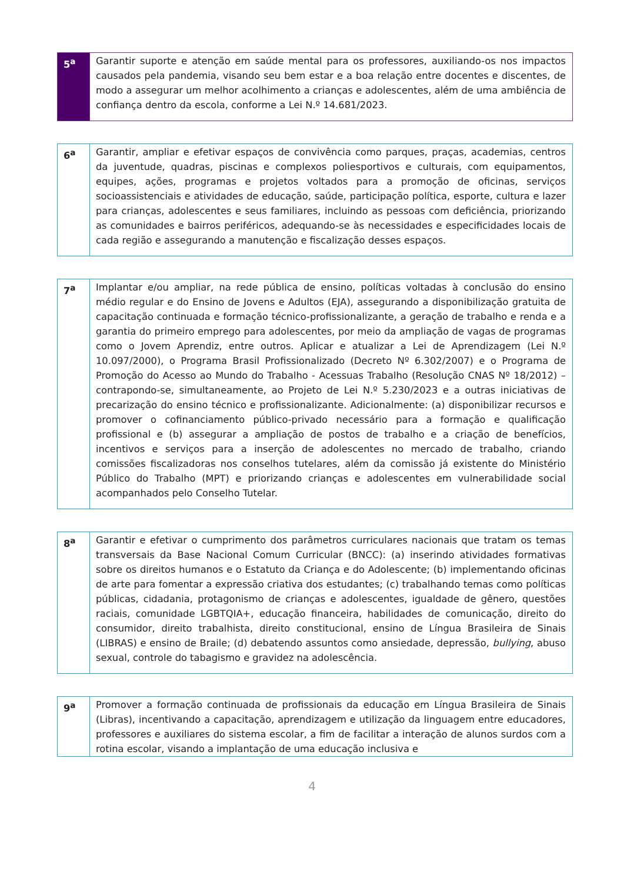| 5<sup>a</sup> | Garantir suporte e atenção em saúde mental para os professores, auxiliando-os nos impactos causados pela pandemia, visando seu bem estar e a boa relação entre docentes e discentes, de modo a assegurar um melhor acolhimento a crianças e adolescentes, além de uma ambiência de confiança dentro da escola, conforme a Lei N.º 14.681/2023. |
| 6<sup>a</sup> | Garantir, ampliar e efetivar espaços de convivência como parques, praças, academias, centros da juventude, quadras, piscinas e complexos poliesportivos e culturais, com equipamentos, equipes, ações, programas e projetos voltados para a promoção de oficinas, serviços socioassistenciais e atividades de educação, saúde, participação política, esporte, cultura e lazer para crianças, adolescentes e seus familiares, incluindo as pessoas com deficiência, priorizando as comunidades e bairros periféricos, adequando-se às necessidades e especificidades locais de cada região e assegurando a manutenção e fiscalização desses espaços. |
| 7<sup>a</sup> | Implantar e/ou ampliar, na rede pública de ensino, políticas voltadas à conclusão do ensino médio regular e do Ensino de Jovens e Adultos (EJA), assegurando a disponibilização gratuita de capacitação continuada e formação técnico-profissionalizante, a geração de trabalho e renda e a garantia do primeiro emprego para adolescentes, por meio da ampliação de vagas de programas como o Jovem Aprendiz, entre outros. Aplicar e atualizar a Lei de Aprendizagem (Lei N.º 10.097/2000), o Programa Brasil Profissionalizado (Decreto Nº 6.302/2007) e o Programa de Promoção do Acesso ao Mundo do Trabalho - Acessuas Trabalho (Resolução CNAS Nº 18/2012) – contrapondo-se, simultaneamente, ao Projeto de Lei N.º 5.230/2023 e a outras iniciativas de precarização do ensino técnico e profissionalizante. Adicionalmente: (a) disponibilizar recursos e promover o cofinanciamento público-privado necessário para a formação e qualificação profissional e (b) assegurar a ampliação de postos de trabalho e a criação de benefícios, incentivos e serviços para a inserção de adolescentes no mercado de trabalho, criando comissões fiscalizadoras nos conselhos tutelares, além da comissão já existente do Ministério Público do Trabalho (MPT) e priorizando crianças e adolescentes em vulnerabilidade social acompanhados pelo Conselho Tutelar. |
| 8<sup>a</sup> | Garantir e efetivar o cumprimento dos parâmetros curriculares nacionais que tratam os temas transversais da Base Nacional Comum Curricular (BNCC): (a) inserindo atividades formativas sobre os direitos humanos e o Estatuto da Criança e do Adolescente; (b) implementando oficinas de arte para fomentar a expressão criativa dos estudantes; (c) trabalhando temas como políticas públicas, cidadania, protagonismo de crianças e adolescentes, igualdade de gênero, questões raciais, comunidade LGBTQIA+, educação financeira, habilidades de comunicação, direito do consumidor, direito trabalhista, direito constitucional, ensino de Língua Brasileira de Sinais (LIBRAS) e ensino de Braile; (d) debatendo assuntos como ansiedade, depressão, bullying , abuso sexual, controle do tabagismo e gravidez na adolescência. |
| 9<sup>a</sup> | Promover a formação continuada de profissionais da educação em Língua Brasileira de Sinais (Libras), incentivando a capacitação, aprendizagem e utilização da linguagem entre educadores, professores e auxiliares do sistema escolar, a fim de facilitar a interação de alunos surdos com a rotina escolar, visando a implantação de uma educação inclusiva e |
4